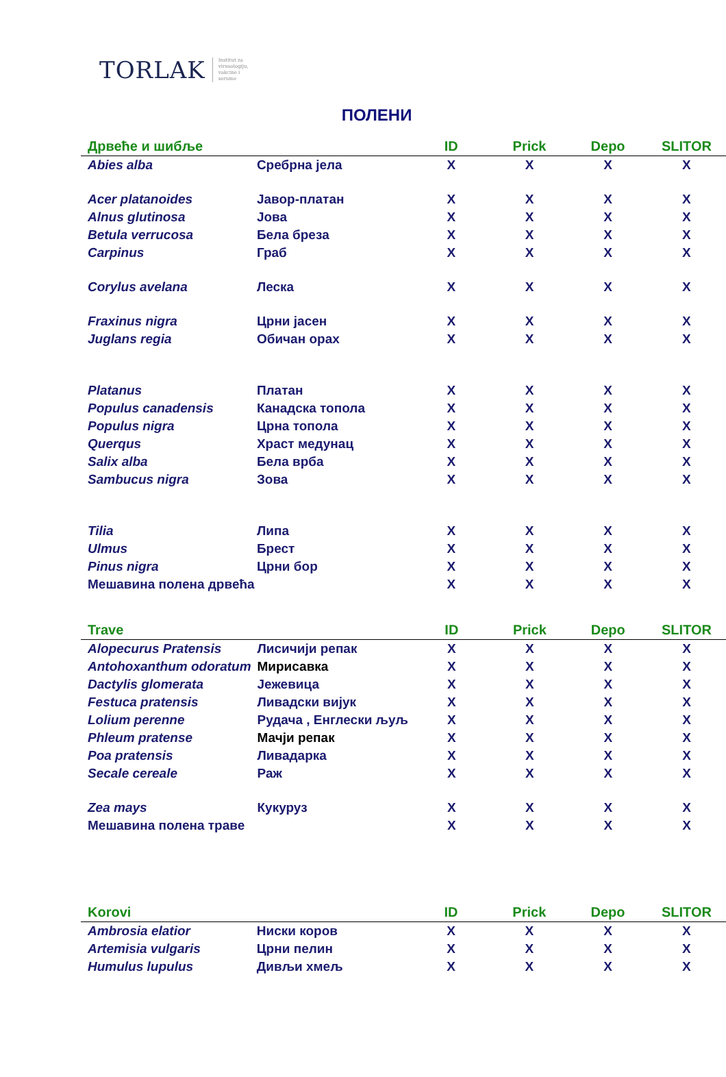TORLAK Institut za
virusologiju,
vakcine i
serume
ПОЛЕНИ
| Дрвеће и шибље | | ID | Prick | Depo | SLITOR |
| --- | --- | --- | --- | --- | --- |
| Abies alba | Сребрна јела | X | X | X | X |
| Acer platanoides | Јавор-платан | X | X | X | X |
| Alnus glutinosa | Јова | X | X | X | X |
| Betula verrucosa | Бела бреза | X | X | X | X |
| Carpinus | Граб | X | X | X | X |
| Corylus avelana | Леска | X | X | X | X |
| Fraxinus nigra | Црни јасен | X | X | X | X |
| Juglans regia | Обичан орах | X | X | X | X |
| Platanus | Платан | X | X | X | X |
| Populus canadensis | Канадска топола | X | X | X | X |
| Populus nigra | Црна топола | X | X | X | X |
| Querqus | Храст медунац | X | X | X | X |
| Salix alba | Бела врба | X | X | X | X |
| Sambucus nigra | Зова | X | X | X | X |
| Tilia | Липа | X | X | X | X |
| Ulmus | Брест | X | X | X | X |
| Pinus nigra | Црни бор | X | X | X | X |
| Мешавина полена дрвећа | | X | X | X | X |
| Trave | | ID | Prick | Depo | SLITOR |
| --- | --- | --- | --- | --- | --- |
| Alopecurus Pratensis | Лисичији репак | X | X | X | X |
| Antohoxanthum odoratum | Мирисавка | X | X | X | X |
| Dactylis glomerata | Јежевица | X | X | X | X |
| Festuca pratensis | Ливадски вијук | X | X | X | X |
| Lolium perenne | Рудача , Енглески љуљ | X | X | X | X |
| Phleum pratense | Мачји репак | X | X | X | X |
| Poa pratensis | Ливадарка | X | X | X | X |
| Secale cereale | Раж | X | X | X | X |
| Zea mays | Кукуруз | X | X | X | X |
| Мешавина полена траве | | X | X | X | X |
| Korovi | | ID | Prick | Depo | SLITOR |
| --- | --- | --- | --- | --- | --- |
| Ambrosia elatior | Ниски коров | X | X | X | X |
| Artemisia vulgaris | Црни пелин | X | X | X | X |
| Humulus lupulus | Дивљи хмељ | X | X | X | X |